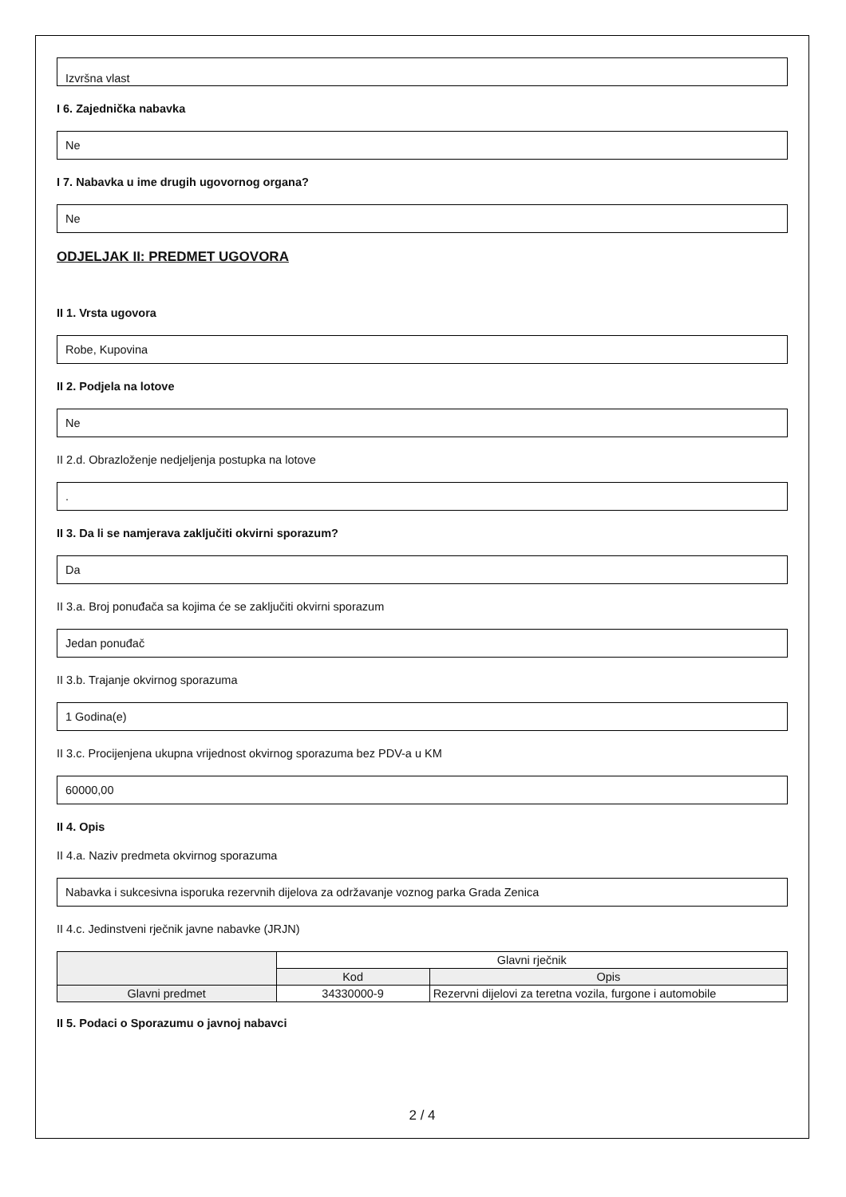Izvršna vlast
I 6. Zajednička nabavka
Ne
I 7. Nabavka u ime drugih ugovornog organa?
Ne
ODJELJAK II: PREDMET UGOVORA
II 1. Vrsta ugovora
Robe, Kupovina
II 2. Podjela na lotove
Ne
II 2.d. Obrazloženje nedjeljenja postupka na lotove
.
II 3. Da li se namjerava zaključiti okvirni sporazum?
Da
II 3.a. Broj ponuđača sa kojima će se zaključiti okvirni sporazum
Jedan ponuđač
II 3.b. Trajanje okvirnog sporazuma
1 Godina(e)
II 3.c. Procijenjena ukupna vrijednost okvirnog sporazuma bez PDV-a u KM
60000,00
II 4. Opis
II 4.a. Naziv predmeta okvirnog sporazuma
Nabavka i sukcesivna isporuka rezervnih dijelova za održavanje voznog parka Grada Zenica
II 4.c. Jedinstveni rječnik javne nabavke (JRJN)
| | Glavni rječnik | |
| --- | --- | --- |
| | Kod | Opis |
| Glavni predmet | 34330000-9 | Rezervni dijelovi za teretna vozila, furgone i automobile |
II 5. Podaci o Sporazumu o javnoj nabavci
2 / 4